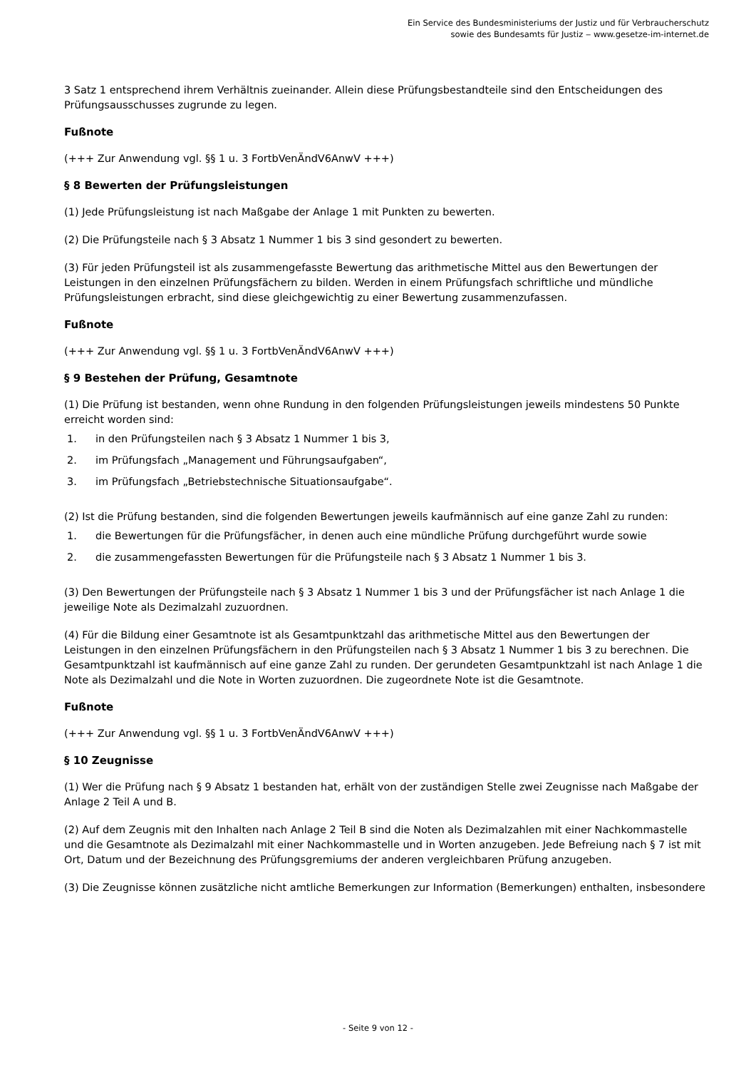Ein Service des Bundesministeriums der Justiz und für Verbraucherschutz
sowie des Bundesamts für Justiz ‒ www.gesetze-im-internet.de
3 Satz 1 entsprechend ihrem Verhältnis zueinander. Allein diese Prüfungsbestandteile sind den Entscheidungen des Prüfungsausschusses zugrunde zu legen.
Fußnote
(+++ Zur Anwendung vgl. §§ 1 u. 3 FortbVenÄndV6AnwV +++)
§ 8 Bewerten der Prüfungsleistungen
(1) Jede Prüfungsleistung ist nach Maßgabe der Anlage 1 mit Punkten zu bewerten.
(2) Die Prüfungsteile nach § 3 Absatz 1 Nummer 1 bis 3 sind gesondert zu bewerten.
(3) Für jeden Prüfungsteil ist als zusammengefasste Bewertung das arithmetische Mittel aus den Bewertungen der Leistungen in den einzelnen Prüfungsfächern zu bilden. Werden in einem Prüfungsfach schriftliche und mündliche Prüfungsleistungen erbracht, sind diese gleichgewichtig zu einer Bewertung zusammenzufassen.
Fußnote
(+++ Zur Anwendung vgl. §§ 1 u. 3 FortbVenÄndV6AnwV +++)
§ 9 Bestehen der Prüfung, Gesamtnote
(1) Die Prüfung ist bestanden, wenn ohne Rundung in den folgenden Prüfungsleistungen jeweils mindestens 50 Punkte erreicht worden sind:
1. in den Prüfungsteilen nach § 3 Absatz 1 Nummer 1 bis 3,
2. im Prüfungsfach „Management und Führungsaufgaben“,
3. im Prüfungsfach „Betriebstechnische Situationsaufgabe“.
(2) Ist die Prüfung bestanden, sind die folgenden Bewertungen jeweils kaufmännisch auf eine ganze Zahl zu runden:
1. die Bewertungen für die Prüfungsfächer, in denen auch eine mündliche Prüfung durchgeführt wurde sowie
2. die zusammengefassten Bewertungen für die Prüfungsteile nach § 3 Absatz 1 Nummer 1 bis 3.
(3) Den Bewertungen der Prüfungsteile nach § 3 Absatz 1 Nummer 1 bis 3 und der Prüfungsfächer ist nach Anlage 1 die jeweilige Note als Dezimalzahl zuzuordnen.
(4) Für die Bildung einer Gesamtnote ist als Gesamtpunktzahl das arithmetische Mittel aus den Bewertungen der Leistungen in den einzelnen Prüfungsfächern in den Prüfungsteilen nach § 3 Absatz 1 Nummer 1 bis 3 zu berechnen. Die Gesamtpunktzahl ist kaufmännisch auf eine ganze Zahl zu runden. Der gerundeten Gesamtpunktzahl ist nach Anlage 1 die Note als Dezimalzahl und die Note in Worten zuzuordnen. Die zugeordnete Note ist die Gesamtnote.
Fußnote
(+++ Zur Anwendung vgl. §§ 1 u. 3 FortbVenÄndV6AnwV +++)
§ 10 Zeugnisse
(1) Wer die Prüfung nach § 9 Absatz 1 bestanden hat, erhält von der zuständigen Stelle zwei Zeugnisse nach Maßgabe der Anlage 2 Teil A und B.
(2) Auf dem Zeugnis mit den Inhalten nach Anlage 2 Teil B sind die Noten als Dezimalzahlen mit einer Nachkommastelle und die Gesamtnote als Dezimalzahl mit einer Nachkommastelle und in Worten anzugeben. Jede Befreiung nach § 7 ist mit Ort, Datum und der Bezeichnung des Prüfungsgremiums der anderen vergleichbaren Prüfung anzugeben.
(3) Die Zeugnisse können zusätzliche nicht amtliche Bemerkungen zur Information (Bemerkungen) enthalten, insbesondere
- Seite 9 von 12 -